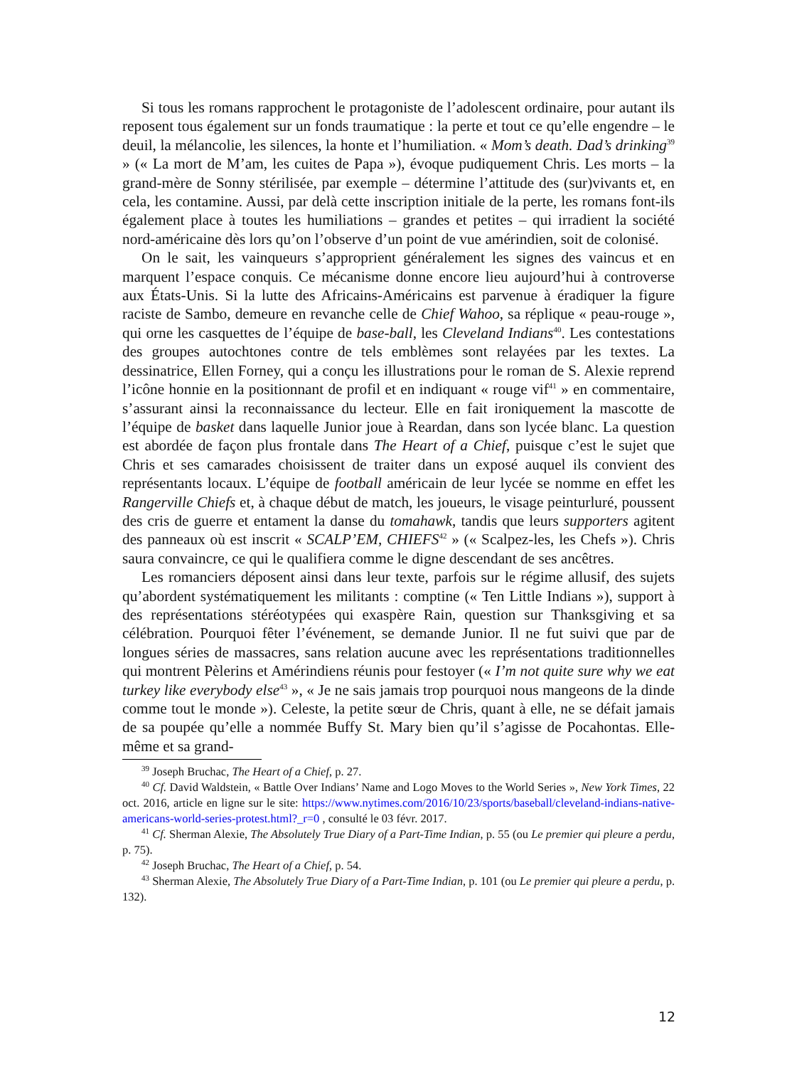Si tous les romans rapprochent le protagoniste de l’adolescent ordinaire, pour autant ils reposent tous également sur un fonds traumatique : la perte et tout ce qu’elle engendre – le deuil, la mélancolie, les silences, la honte et l’humiliation. « Mom’s death. Dad’s drinking<sup>39</sup> » (« La mort de M’am, les cuites de Papa »), évoque pudiquement Chris. Les morts – la grand-mère de Sonny stérilisée, par exemple – détermine l’attitude des (sur)vivants et, en cela, les contamine. Aussi, par delà cette inscription initiale de la perte, les romans font-ils également place à toutes les humiliations – grandes et petites – qui irradient la société nord-américaine dès lors qu’on l’observe d’un point de vue amérindien, soit de colonisé.
On le sait, les vainqueurs s’approprient généralement les signes des vaincus et en marquent l’espace conquis. Ce mécanisme donne encore lieu aujourd’hui à controverse aux États-Unis. Si la lutte des Africains-Américains est parvenue à éradiquer la figure raciste de Sambo, demeure en revanche celle de Chief Wahoo, sa réplique « peau-rouge », qui orne les casquettes de l’équipe de base-ball, les Cleveland Indians<sup>40</sup>. Les contestations des groupes autochtones contre de tels emblèmes sont relayées par les textes. La dessinatrice, Ellen Forney, qui a conçu les illustrations pour le roman de S. Alexie reprend l’icône honnie en la positionnant de profil et en indiquant « rouge vif<sup>41</sup> » en commentaire, s’assurant ainsi la reconnaissance du lecteur. Elle en fait ironiquement la mascotte de l’équipe de basket dans laquelle Junior joue à Reardan, dans son lycée blanc. La question est abordée de façon plus frontale dans The Heart of a Chief, puisque c’est le sujet que Chris et ses camarades choisissent de traiter dans un exposé auquel ils convient des représentants locaux. L’équipe de football américain de leur lycée se nomme en effet les Rangerville Chiefs et, à chaque début de match, les joueurs, le visage peinturluré, poussent des cris de guerre et entament la danse du tomahawk, tandis que leurs supporters agitent des panneaux où est inscrit « SCALP’EM, CHIEFS<sup>42</sup> » (« Scalpez-les, les Chefs »). Chris saura convaincre, ce qui le qualifiera comme le digne descendant de ses ancêtres.
Les romanciers déposent ainsi dans leur texte, parfois sur le régime allusif, des sujets qu’abordent systématiquement les militants : comptine (« Ten Little Indians »), support à des représentations stéréotypées qui exaspère Rain, question sur Thanksgiving et sa célébration. Pourquoi fêter l’événement, se demande Junior. Il ne fut suivi que par de longues séries de massacres, sans relation aucune avec les représentations traditionnelles qui montrent Pèlerins et Amérindiens réunis pour festoyer (« I’m not quite sure why we eat turkey like everybody else<sup>43</sup> », « Je ne sais jamais trop pourquoi nous mangeons de la dinde comme tout le monde »). Celeste, la petite sœur de Chris, quant à elle, ne se défait jamais de sa poupée qu’elle a nommée Buffy St. Mary bien qu’il s’agisse de Pocahontas. Elle-même et sa grand-
<sup>39</sup> Joseph Bruchac, The Heart of a Chief, p. 27.
<sup>40</sup> Cf. David Waldstein, « Battle Over Indians’ Name and Logo Moves to the World Series », New York Times, 22 oct. 2016, article en ligne sur le site: https://www.nytimes.com/2016/10/23/sports/baseball/cleveland-indians-native-americans-world-series-protest.html?_r=0 , consulté le 03 févr. 2017.
<sup>41</sup> Cf. Sherman Alexie, The Absolutely True Diary of a Part-Time Indian, p. 55 (ou Le premier qui pleure a perdu, p. 75).
<sup>42</sup> Joseph Bruchac, The Heart of a Chief, p. 54.
<sup>43</sup> Sherman Alexie, The Absolutely True Diary of a Part-Time Indian, p. 101 (ou Le premier qui pleure a perdu, p. 132).
12